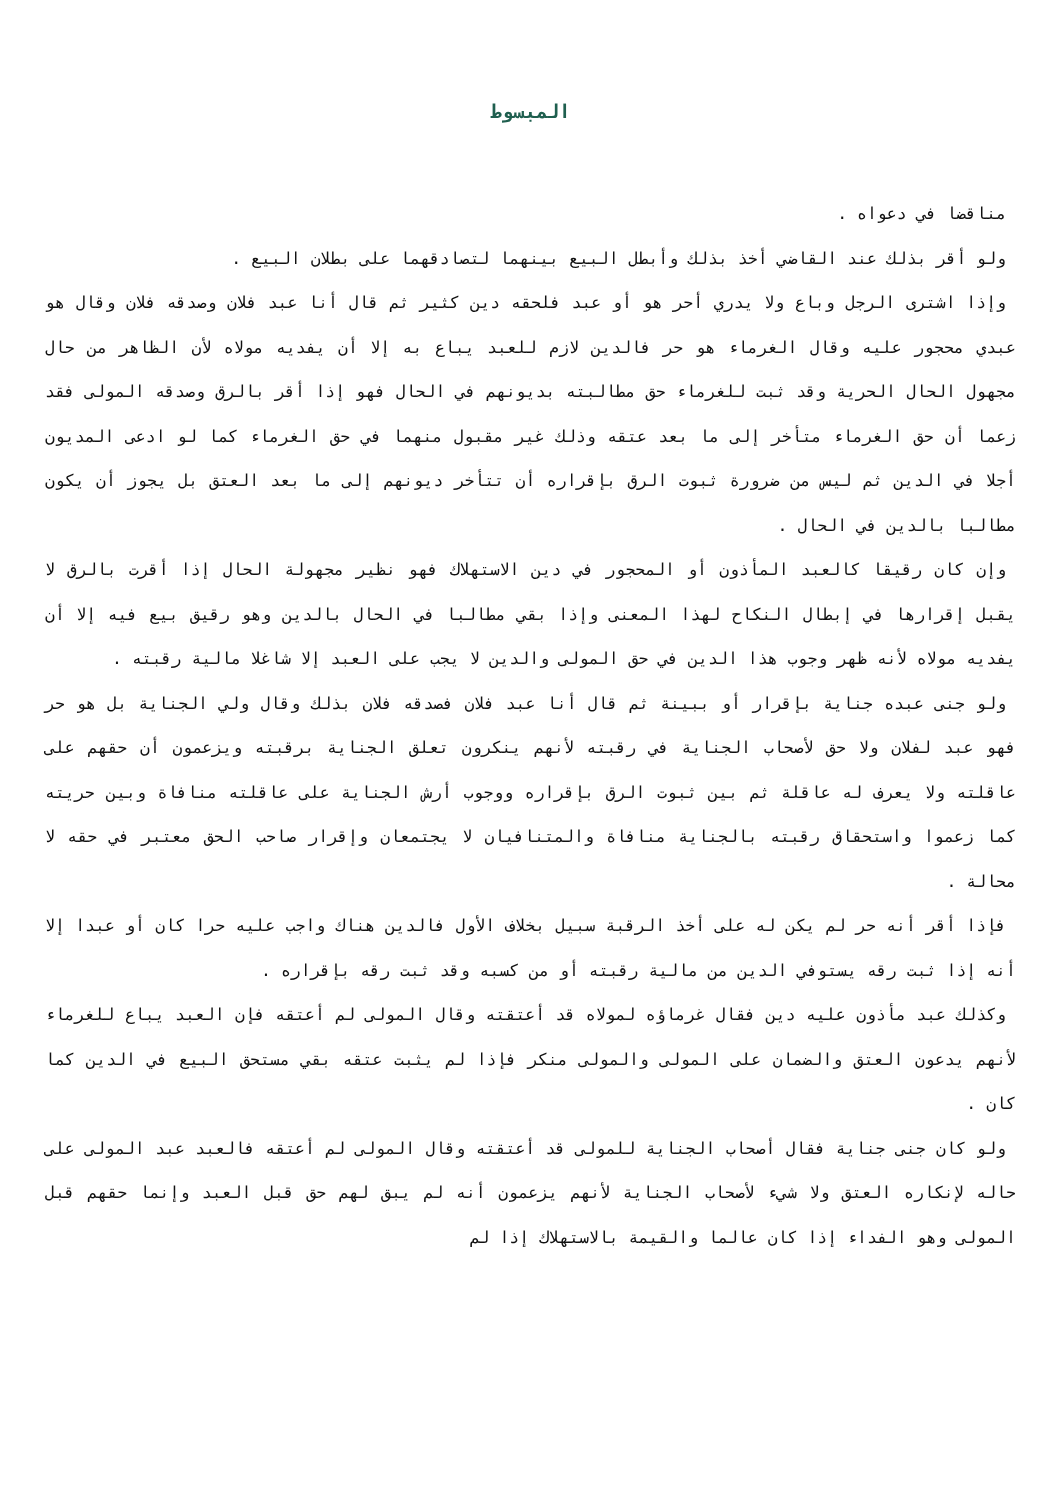المبسوط
مناقضا في دعواه .
ولو أقر بذلك عند القاضي أخذ بذلك وأبطل البيع بينهما لتصادقهما على بطلان البيع .
وإذا اشترى الرجل وباع ولا يدري أحر هو أو عبد فلحقه دين كثير ثم قال أنا عبد فلان وصدقه فلان وقال هو عبدي محجور عليه وقال الغرماء هو حر فالدين لازم للعبد يباع به إلا أن يفديه مولاه لأن الظاهر من حال مجهول الحال الحرية وقد ثبت للغرماء حق مطالبته بديونهم في الحال فهو إذا أقر بالرق وصدقه المولى فقد زعما أن حق الغرماء متأخر إلى ما بعد عتقه وذلك غير مقبول منهما في حق الغرماء كما لو ادعى المديون أجلا في الدين ثم ليس من ضرورة ثبوت الرق بإقراره أن تتأخر ديونهم إلى ما بعد العتق بل يجوز أن يكون مطالبا بالدين في الحال .
وإن كان رقيقا كالعبد المأذون أو المحجور في دين الاستهلاك فهو نظير مجهولة الحال إذا أقرت بالرق لا يقبل إقرارها في إبطال النكاح لهذا المعنى وإذا بقي مطالبا في الحال بالدين وهو رقيق بيع فيه إلا أن يفديه مولاه لأنه ظهر وجوب هذا الدين في حق المولى والدين لا يجب على العبد إلا شاغلا مالية رقبته .
ولو جنى عبده جناية بإقرار أو ببينة ثم قال أنا عبد فلان فصدقه فلان بذلك وقال ولي الجناية بل هو حر فهو عبد لفلان ولا حق لأصحاب الجناية في رقبته لأنهم ينكرون تعلق الجناية برقبته ويزعمون أن حقهم على عاقلته ولا يعرف له عاقلة ثم بين ثبوت الرق بإقراره ووجوب أرش الجناية على عاقلته منافاة وبين حريته كما زعموا واستحقاق رقبته بالجناية منافاة والمتنافيان لا يجتمعان وإقرار صاحب الحق معتبر في حقه لا محالة .
فإذا أقر أنه حر لم يكن له على أخذ الرقبة سبيل بخلاف الأول فالدين هناك واجب عليه حرا كان أو عبدا إلا أنه إذا ثبت رقه يستوفي الدين من مالية رقبته أو من كسبه وقد ثبت رقه بإقراره .
وكذلك عبد مأذون عليه دين فقال غرماؤه لمولاه قد أعتقته وقال المولى لم أعتقه فإن العبد يباع للغرماء لأنهم يدعون العتق والضمان على المولى والمولى منكر فإذا لم يثبت عتقه بقي مستحق البيع في الدين كما كان .
ولو كان جنى جناية فقال أصحاب الجناية للمولى قد أعتقته وقال المولى لم أعتقه فالعبد عبد المولى على حاله لإنكاره العتق ولا شيء لأصحاب الجناية لأنهم يزعمون أنه لم يبق لهم حق قبل العبد وإنما حقهم قبل المولى وهو الفداء إذا كان عالما والقيمة بالاستهلاك إذا لم